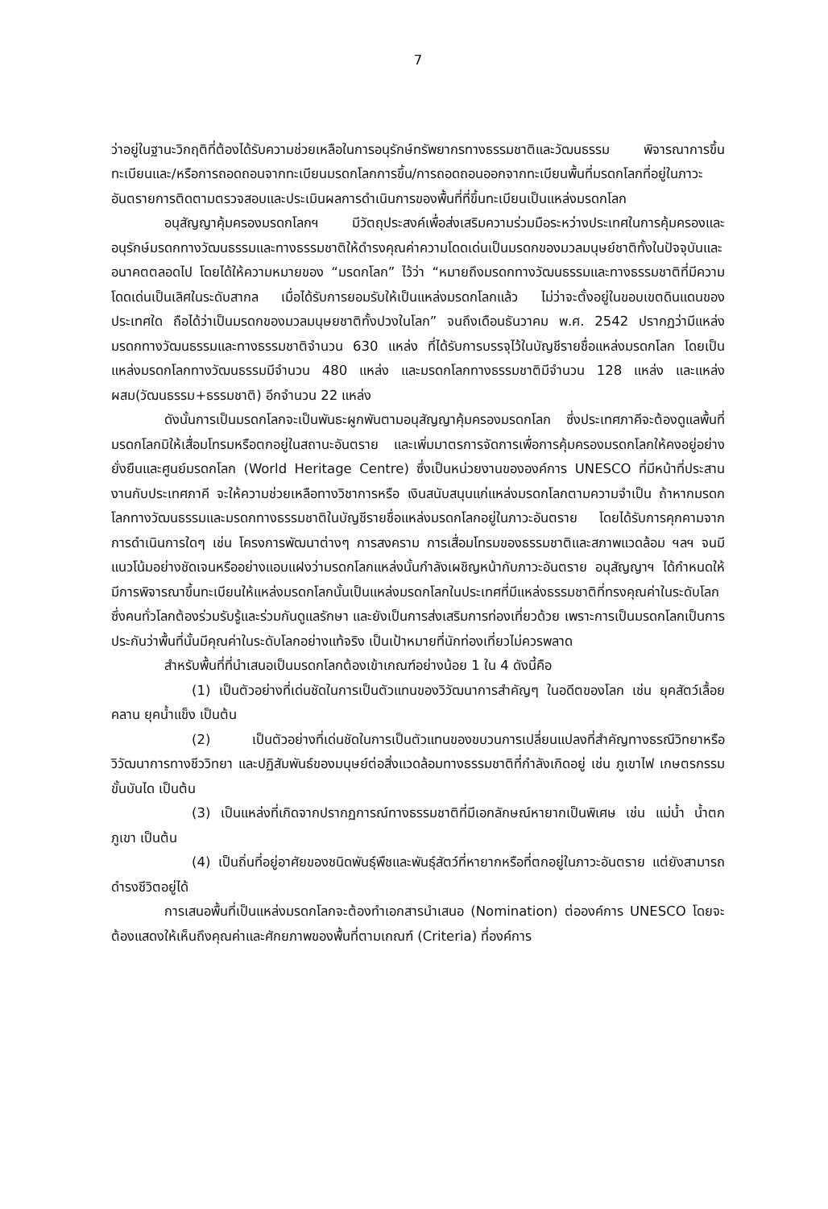7
ว่าอยู่ในฐานะวิกฤติที่ต้องได้รับความช่วยเหลือในการอนุรักษ์ทรัพยากรทางธรรมชาติและวัฒนธรรม พิจารณาการขึ้นทะเบียนและ/หรือการถอดถอนจากทะเบียนมรดกโลกการขึ้น/การถอดถอนออกจากทะเบียนพื้นที่มรดกโลกที่อยู่ในภาวะอันตรายการติดตามตรวจสอบและประเมินผลการดำเนินการของพื้นที่ที่ขึ้นทะเบียนเป็นแหล่งมรดกโลก
อนุสัญญาคุ้มครองมรดกโลกฯ มีวัตถุประสงค์เพื่อส่งเสริมความร่วมมือระหว่างประเทศในการคุ้มครองและอนุรักษ์มรดกทางวัฒนธรรมและทางธรรมชาติให้ดำรงคุณค่าความโดดเด่นเป็นมรดกของมวลมนุษย์ชาติทั้งในปัจจุบันและอนาคตตลอดไป โดยได้ให้ความหมายของ “มรดกโลก” ไว้ว่า “หมายถึงมรดกทางวัฒนธรรมและทางธรรมชาติที่มีความโดดเด่นเป็นเลิศในระดับสากล เมื่อได้รับการยอมรับให้เป็นแหล่งมรดกโลกแล้ว ไม่ว่าจะตั้งอยู่ในขอบเขตดินแดนของประเทศใด ถือได้ว่าเป็นมรดกของมวลมนุษยชาติทั้งปวงในโลก” จนถึงเดือนธันวาคม พ.ศ. 2542 ปรากฏว่ามีแหล่งมรดกทางวัฒนธรรมและทางธรรมชาติจำนวน 630 แหล่ง ที่ได้รับการบรรจุไว้ในบัญชีรายชื่อแหล่งมรดกโลก โดยเป็นแหล่งมรดกโลกทางวัฒนธรรมมีจำนวน 480 แหล่ง และมรดกโลกทางธรรมชาติมีจำนวน 128 แหล่ง และแหล่งผสม(วัฒนธรรม+ธรรมชาติ) อีกจำนวน 22 แหล่ง
ดังนั้นการเป็นมรดกโลกจะเป็นพันธะผูกพันตามอนุสัญญาคุ้มครองมรดกโลก ซึ่งประเทศภาคีจะต้องดูแลพื้นที่มรดกโลกมิให้เสื่อมโทรมหรือตกอยู่ในสถานะอันตราย และเพิ่มมาตรการจัดการเพื่อการคุ้มครองมรดกโลกให้คงอยู่อย่างยั่งยืนและศูนย์มรดกโลก (World Heritage Centre) ซึ่งเป็นหน่วยงานขององค์การ UNESCO ที่มีหน้าที่ประสานงานกับประเทศภาคี จะให้ความช่วยเหลือทางวิชาการหรือ เงินสนับสนุนแก่แหล่งมรดกโลกตามความจำเป็น ถ้าหากมรดกโลกทางวัฒนธรรมและมรดกทางธรรมชาติในบัญชีรายชื่อแหล่งมรดกโลกอยู่ในภาวะอันตราย โดยได้รับการคุกคามจากการดำเนินการใดๆ เช่น โครงการพัฒนาต่างๆ การสงคราม การเสื่อมโทรมของธรรมชาติและสภาพแวดล้อม ฯลฯ จนมีแนวโน้มอย่างชัดเจนหรืออย่างแอบแฝงว่ามรดกโลกแหล่งนั้นกำลังเผชิญหน้ากับภาวะอันตราย อนุสัญญาฯ ได้กำหนดให้มีการพิจารณาขึ้นทะเบียนให้แหล่งมรดกโลกนั้นเป็นแหล่งมรดกโลกในประเทศที่มีแหล่งธรรมชาติที่ทรงคุณค่าในระดับโลก ซึ่งคนทั่วโลกต้องร่วมรับรู้และร่วมกันดูแลรักษา และยังเป็นการส่งเสริมการท่องเที่ยวด้วย เพราะการเป็นมรดกโลกเป็นการประกันว่าพื้นที่นั้นมีคุณค่าในระดับโลกอย่างแท้จริง เป็นเป้าหมายที่นักท่องเที่ยวไม่ควรพลาด
สำหรับพื้นที่ที่นำเสนอเป็นมรดกโลกต้องเข้าเกณฑ์อย่างน้อย 1 ใน 4 ดังนี้คือ
(1) เป็นตัวอย่างที่เด่นชัดในการเป็นตัวแทนของวิวัฒนาการสำคัญๆ ในอดีตของโลก เช่น ยุคสัตว์เลื้อยคลาน ยุคน้ำแข็ง เป็นต้น
(2) เป็นตัวอย่างที่เด่นชัดในการเป็นตัวแทนของขบวนการเปลี่ยนแปลงที่สำคัญทางธรณีวิทยาหรือวิวัฒนาการทางชีววิทยา และปฏิสัมพันธ์ของมนุษย์ต่อสิ่งแวดล้อมทางธรรมชาติที่กำลังเกิดอยู่ เช่น ภูเขาไฟ เกษตรกรรมขั้นบันได เป็นต้น
(3) เป็นแหล่งที่เกิดจากปรากฏการณ์ทางธรรมชาติที่มีเอกลักษณ์หายากเป็นพิเศษ เช่น แม่น้ำ น้ำตก ภูเขา เป็นต้น
(4) เป็นถิ่นที่อยู่อาศัยของชนิดพันธุ์พืชและพันธุ์สัตว์ที่หายากหรือที่ตกอยู่ในภาวะอันตราย แต่ยังสามารถดำรงชีวิตอยู่ได้
การเสนอพื้นที่เป็นแหล่งมรดกโลกจะต้องทำเอกสารนำเสนอ (Nomination) ต่อองค์การ UNESCO โดยจะต้องแสดงให้เห็นถึงคุณค่าและศักยภาพของพื้นที่ตามเกณฑ์ (Criteria) ที่องค์การ